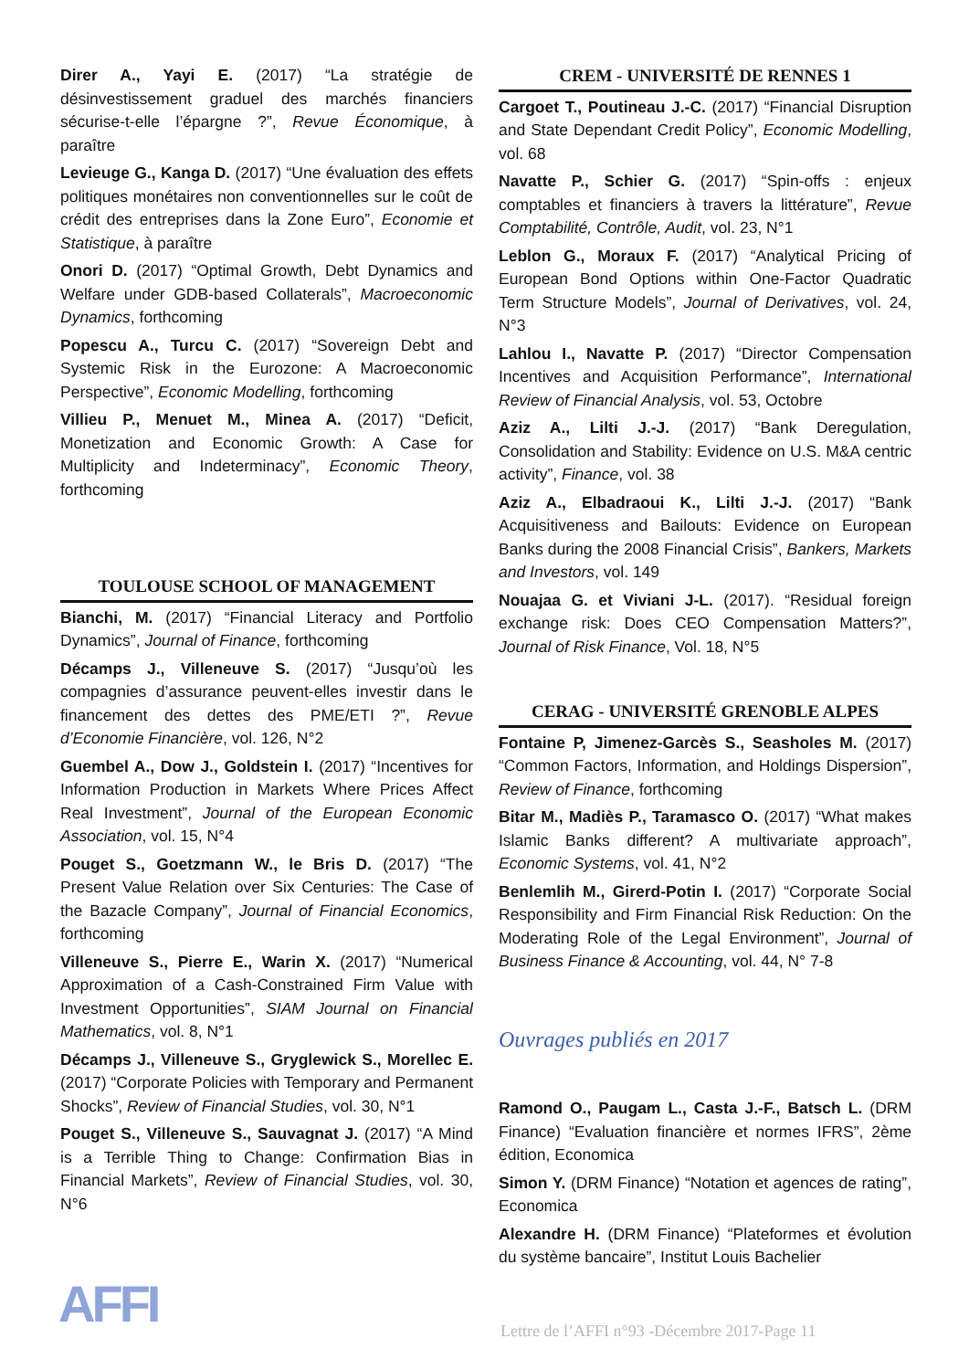Direr A., Yayi E. (2017) “La stratégie de désinvestissement graduel des marchés financiers sécurise-t-elle l’épargne ?”, Revue Économique, à paraître
Levieuge G., Kanga D. (2017) “Une évaluation des effets politiques monétaires non conventionnelles sur le coût de crédit des entreprises dans la Zone Euro”, Economie et Statistique, à paraître
Onori D. (2017) “Optimal Growth, Debt Dynamics and Welfare under GDB-based Collaterals”, Macroeconomic Dynamics, forthcoming
Popescu A., Turcu C. (2017) “Sovereign Debt and Systemic Risk in the Eurozone: A Macroeconomic Perspective”, Economic Modelling, forthcoming
Villieu P., Menuet M., Minea A. (2017) “Deficit, Monetization and Economic Growth: A Case for Multiplicity and Indeterminacy”, Economic Theory, forthcoming
TOULOUSE SCHOOL OF MANAGEMENT
Bianchi, M. (2017) “Financial Literacy and Portfolio Dynamics”, Journal of Finance, forthcoming
Décamps J., Villeneuve S. (2017) “Jusqu’où les compagnies d’assurance peuvent-elles investir dans le financement des dettes des PME/ETI ?”, Revue d’Economie Financière, vol. 126, N°2
Guembel A., Dow J., Goldstein I. (2017) “Incentives for Information Production in Markets Where Prices Affect Real Investment”, Journal of the European Economic Association, vol. 15, N°4
Pouget S., Goetzmann W., le Bris D. (2017) “The Present Value Relation over Six Centuries: The Case of the Bazacle Company”, Journal of Financial Economics, forthcoming
Villeneuve S., Pierre E., Warin X. (2017) “Numerical Approximation of a Cash-Constrained Firm Value with Investment Opportunities”, SIAM Journal on Financial Mathematics, vol. 8, N°1
Décamps J., Villeneuve S., Gryglewick S., Morellec E. (2017) “Corporate Policies with Temporary and Permanent Shocks”, Review of Financial Studies, vol. 30, N°1
Pouget S., Villeneuve S., Sauvagnat J. (2017) “A Mind is a Terrible Thing to Change: Confirmation Bias in Financial Markets”, Review of Financial Studies, vol. 30, N°6
CREM - UNIVERSITÉ DE RENNES 1
Cargoet T., Poutineau J.-C. (2017) “Financial Disruption and State Dependant Credit Policy”, Economic Modelling, vol. 68
Navatte P., Schier G. (2017) “Spin-offs : enjeux comptables et financiers à travers la littérature”, Revue Comptabilité, Contrôle, Audit, vol. 23, N°1
Leblon G., Moraux F. (2017) “Analytical Pricing of European Bond Options within One-Factor Quadratic Term Structure Models”, Journal of Derivatives, vol. 24, N°3
Lahlou I., Navatte P. (2017) “Director Compensation Incentives and Acquisition Performance”, International Review of Financial Analysis, vol. 53, Octobre
Aziz A., Lilti J.-J. (2017) “Bank Deregulation, Consolidation and Stability: Evidence on U.S. M&A centric activity”, Finance, vol. 38
Aziz A., Elbadraoui K., Lilti J.-J. (2017) “Bank Acquisitiveness and Bailouts: Evidence on European Banks during the 2008 Financial Crisis”, Bankers, Markets and Investors, vol. 149
Nouajaa G. et Viviani J-L. (2017). “Residual foreign exchange risk: Does CEO Compensation Matters?”, Journal of Risk Finance, Vol. 18, N°5
CERAG - UNIVERSITÉ GRENOBLE ALPES
Fontaine P, Jimenez-Garcès S., Seasholes M. (2017) “Common Factors, Information, and Holdings Dispersion”, Review of Finance, forthcoming
Bitar M., Madiès P., Taramasco O. (2017) “What makes Islamic Banks different? A multivariate approach”, Economic Systems, vol. 41, N°2
Benlemlih M., Girerd-Potin I. (2017) “Corporate Social Responsibility and Firm Financial Risk Reduction: On the Moderating Role of the Legal Environment”, Journal of Business Finance & Accounting, vol. 44, N° 7-8
Ouvrages publiés en 2017
Ramond O., Paugam L., Casta J.-F., Batsch L. (DRM Finance) “Evaluation financière et normes IFRS”, 2ème édition, Economica
Simon Y. (DRM Finance) “Notation et agences de rating”, Economica
Alexandre H. (DRM Finance) “Plateformes et évolution du système bancaire”, Institut Louis Bachelier
AFFI
Lettre de l’AFFI n°93 -Décembre 2017-Page 11